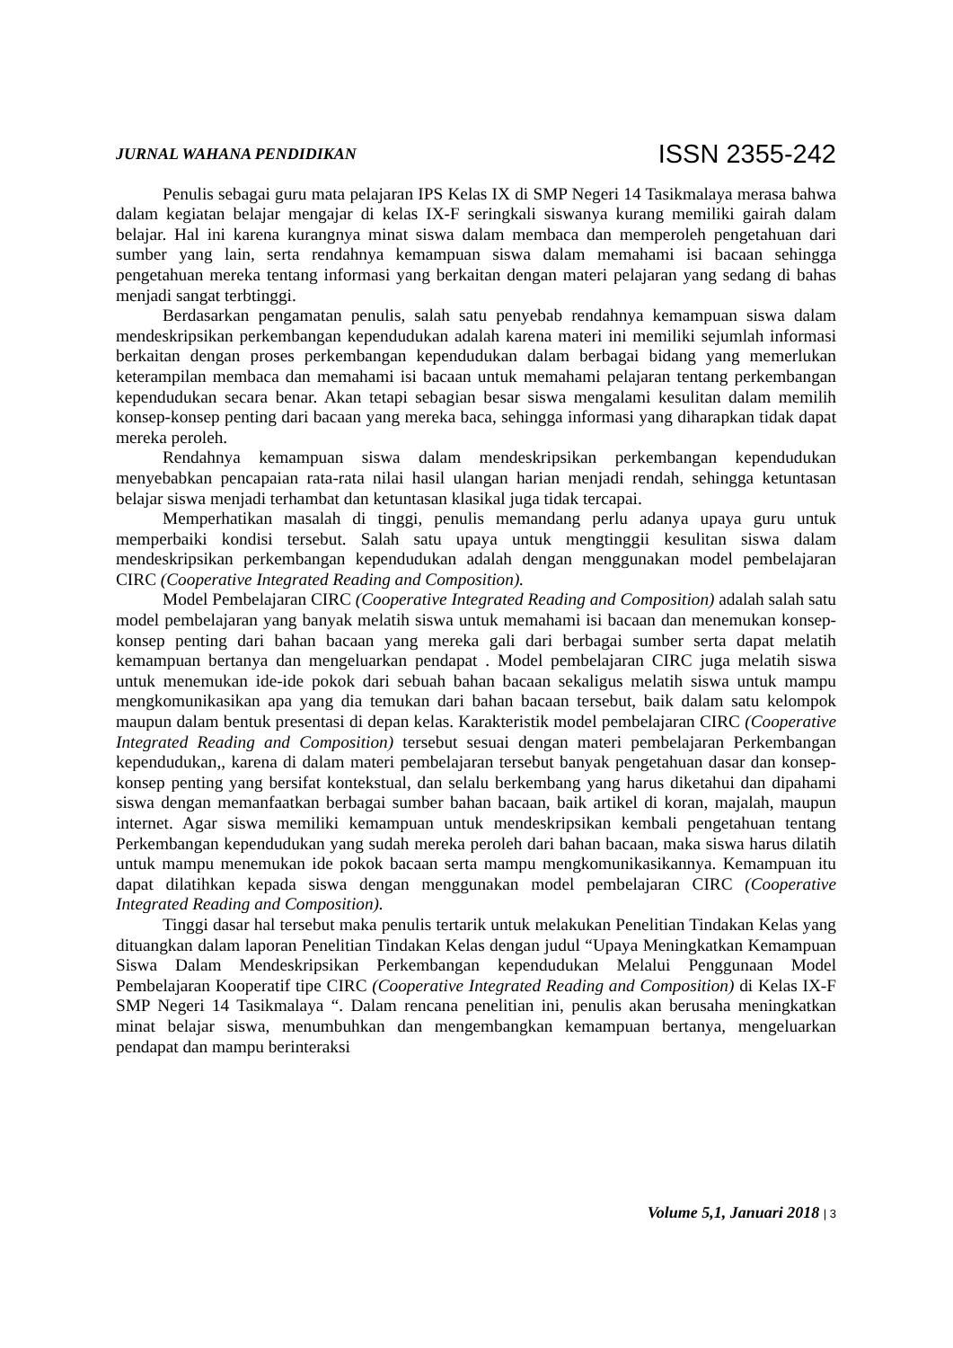JURNAL WAHANA PENDIDIKAN ISSN 2355-242
Penulis sebagai guru mata pelajaran IPS Kelas IX di SMP Negeri 14 Tasikmalaya merasa bahwa dalam kegiatan belajar mengajar di kelas IX-F seringkali siswanya kurang memiliki gairah dalam belajar. Hal ini karena kurangnya minat siswa dalam membaca dan memperoleh pengetahuan dari sumber yang lain, serta rendahnya kemampuan siswa dalam memahami isi bacaan sehingga pengetahuan mereka tentang informasi yang berkaitan dengan materi pelajaran yang sedang di bahas menjadi sangat terbtinggi.
Berdasarkan pengamatan penulis, salah satu penyebab rendahnya kemampuan siswa dalam mendeskripsikan perkembangan kependudukan adalah karena materi ini memiliki sejumlah informasi berkaitan dengan proses perkembangan kependudukan dalam berbagai bidang yang memerlukan keterampilan membaca dan memahami isi bacaan untuk memahami pelajaran tentang perkembangan kependudukan secara benar. Akan tetapi sebagian besar siswa mengalami kesulitan dalam memilih konsep-konsep penting dari bacaan yang mereka baca, sehingga informasi yang diharapkan tidak dapat mereka peroleh.
Rendahnya kemampuan siswa dalam mendeskripsikan perkembangan kependudukan menyebabkan pencapaian rata-rata nilai hasil ulangan harian menjadi rendah, sehingga ketuntasan belajar siswa menjadi terhambat dan ketuntasan klasikal juga tidak tercapai.
Memperhatikan masalah di tinggi, penulis memandang perlu adanya upaya guru untuk memperbaiki kondisi tersebut. Salah satu upaya untuk mengtinggii kesulitan siswa dalam mendeskripsikan perkembangan kependudukan adalah dengan menggunakan model pembelajaran CIRC (Cooperative Integrated Reading and Composition).
Model Pembelajaran CIRC (Cooperative Integrated Reading and Composition) adalah salah satu model pembelajaran yang banyak melatih siswa untuk memahami isi bacaan dan menemukan konsep-konsep penting dari bahan bacaan yang mereka gali dari berbagai sumber serta dapat melatih kemampuan bertanya dan mengeluarkan pendapat . Model pembelajaran CIRC juga melatih siswa untuk menemukan ide-ide pokok dari sebuah bahan bacaan sekaligus melatih siswa untuk mampu mengkomunikasikan apa yang dia temukan dari bahan bacaan tersebut, baik dalam satu kelompok maupun dalam bentuk presentasi di depan kelas. Karakteristik model pembelajaran CIRC (Cooperative Integrated Reading and Composition) tersebut sesuai dengan materi pembelajaran Perkembangan kependudukan,, karena di dalam materi pembelajaran tersebut banyak pengetahuan dasar dan konsep-konsep penting yang bersifat kontekstual, dan selalu berkembang yang harus diketahui dan dipahami siswa dengan memanfaatkan berbagai sumber bahan bacaan, baik artikel di koran, majalah, maupun internet. Agar siswa memiliki kemampuan untuk mendeskripsikan kembali pengetahuan tentang Perkembangan kependudukan yang sudah mereka peroleh dari bahan bacaan, maka siswa harus dilatih untuk mampu menemukan ide pokok bacaan serta mampu mengkomunikasikannya. Kemampuan itu dapat dilatihkan kepada siswa dengan menggunakan model pembelajaran CIRC (Cooperative Integrated Reading and Composition).
Tinggi dasar hal tersebut maka penulis tertarik untuk melakukan Penelitian Tindakan Kelas yang dituangkan dalam laporan Penelitian Tindakan Kelas dengan judul “Upaya Meningkatkan Kemampuan Siswa Dalam Mendeskripsikan Perkembangan kependudukan Melalui Penggunaan Model Pembelajaran Kooperatif tipe CIRC (Cooperative Integrated Reading and Composition) di Kelas IX-F SMP Negeri 14 Tasikmalaya “. Dalam rencana penelitian ini, penulis akan berusaha meningkatkan minat belajar siswa, menumbuhkan dan mengembangkan kemampuan bertanya, mengeluarkan pendapat dan mampu berinteraksi
Volume 5,1, Januari 2018 | 3